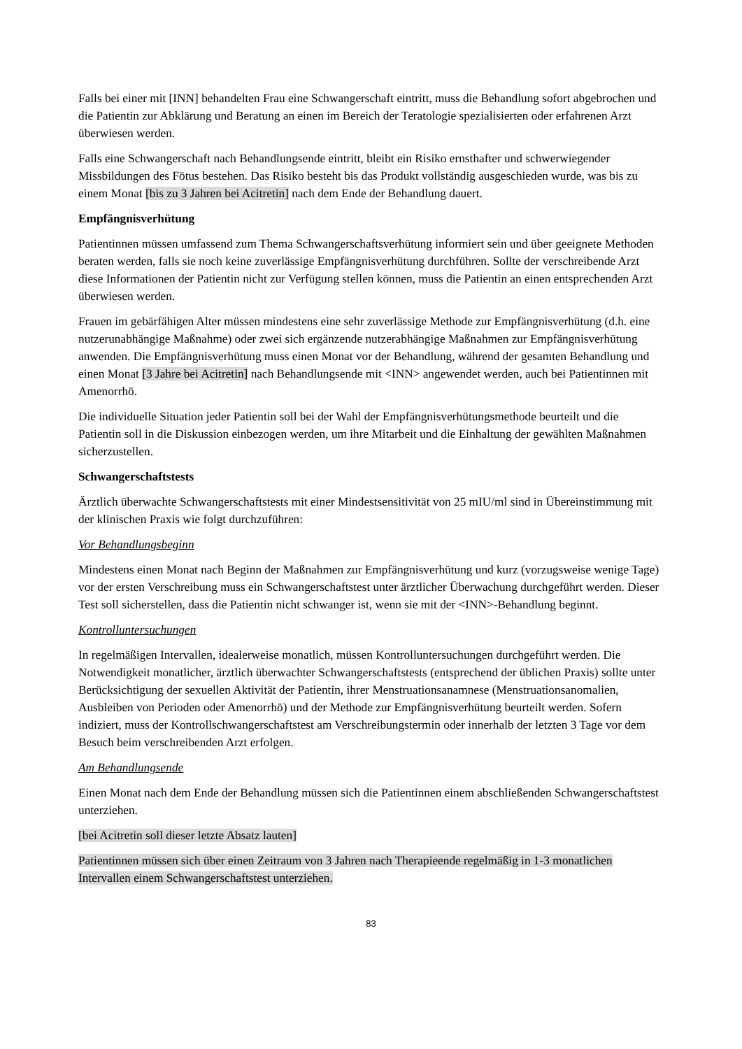Falls bei einer mit [INN] behandelten Frau eine Schwangerschaft eintritt, muss die Behandlung sofort abgebrochen und die Patientin zur Abklärung und Beratung an einen im Bereich der Teratologie spezialisierten oder erfahrenen Arzt überwiesen werden.
Falls eine Schwangerschaft nach Behandlungsende eintritt, bleibt ein Risiko ernsthafter und schwerwiegender Missbildungen des Fötus bestehen. Das Risiko besteht bis das Produkt vollständig ausgeschieden wurde, was bis zu einem Monat [bis zu 3 Jahren bei Acitretin] nach dem Ende der Behandlung dauert.
Empfängnisverhütung
Patientinnen müssen umfassend zum Thema Schwangerschaftsverhütung informiert sein und über geeignete Methoden beraten werden, falls sie noch keine zuverlässige Empfängnisverhütung durchführen. Sollte der verschreibende Arzt diese Informationen der Patientin nicht zur Verfügung stellen können, muss die Patientin an einen entsprechenden Arzt überwiesen werden.
Frauen im gebärfähigen Alter müssen mindestens eine sehr zuverlässige Methode zur Empfängnisverhütung (d.h. eine nutzerunabhängige Maßnahme) oder zwei sich ergänzende nutzerabhängige Maßnahmen zur Empfängnisverhütung anwenden. Die Empfängnisverhütung muss einen Monat vor der Behandlung, während der gesamten Behandlung und einen Monat [3 Jahre bei Acitretin] nach Behandlungsende mit <INN> angewendet werden, auch bei Patientinnen mit Amenorrhö.
Die individuelle Situation jeder Patientin soll bei der Wahl der Empfängnisverhütungsmethode beurteilt und die Patientin soll in die Diskussion einbezogen werden, um ihre Mitarbeit und die Einhaltung der gewählten Maßnahmen sicherzustellen.
Schwangerschaftstests
Ärztlich überwachte Schwangerschaftstests mit einer Mindestsensitivität von 25 mIU/ml sind in Übereinstimmung mit der klinischen Praxis wie folgt durchzuführen:
Vor Behandlungsbeginn
Mindestens einen Monat nach Beginn der Maßnahmen zur Empfängnisverhütung und kurz (vorzugsweise wenige Tage) vor der ersten Verschreibung muss ein Schwangerschaftstest unter ärztlicher Überwachung durchgeführt werden. Dieser Test soll sicherstellen, dass die Patientin nicht schwanger ist, wenn sie mit der <INN>-Behandlung beginnt.
Kontrolluntersuchungen
In regelmäßigen Intervallen, idealerweise monatlich, müssen Kontrolluntersuchungen durchgeführt werden. Die Notwendigkeit monatlicher, ärztlich überwachter Schwangerschaftstests (entsprechend der üblichen Praxis) sollte unter Berücksichtigung der sexuellen Aktivität der Patientin, ihrer Menstruationsanamnese (Menstruationsanomalien, Ausbleiben von Perioden oder Amenorrhö) und der Methode zur Empfängnisverhütung beurteilt werden. Sofern indiziert, muss der Kontrollschwangerschaftstest am Verschreibungstermin oder innerhalb der letzten 3 Tage vor dem Besuch beim verschreibenden Arzt erfolgen.
Am Behandlungsende
Einen Monat nach dem Ende der Behandlung müssen sich die Patientinnen einem abschließenden Schwangerschaftstest unterziehen.
[bei Acitretin soll dieser letzte Absatz lauten]
Patientinnen müssen sich über einen Zeitraum von 3 Jahren nach Therapieende regelmäßig in 1-3 monatlichen Intervallen einem Schwangerschaftstest unterziehen.
83